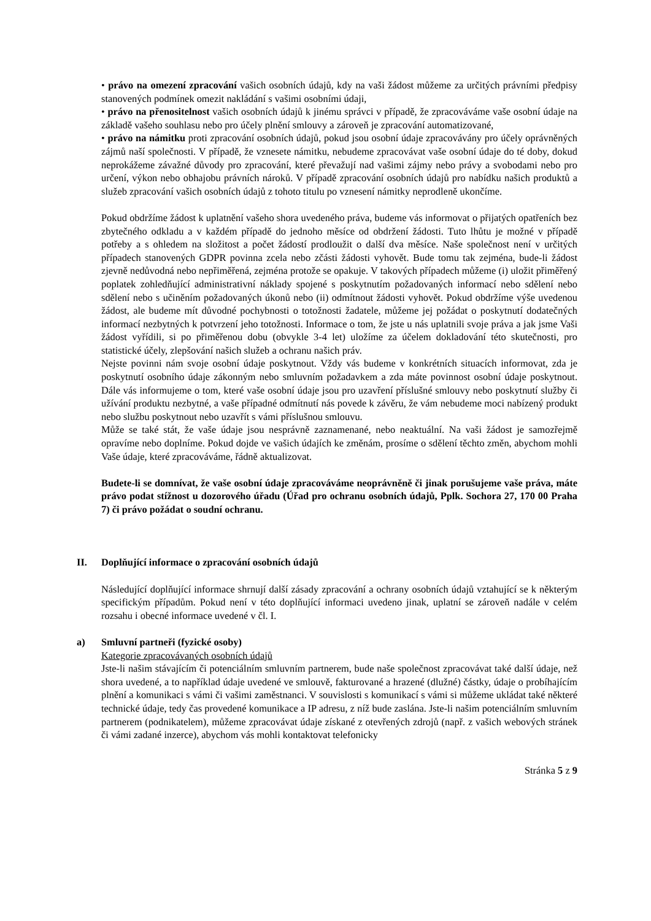• právo na omezení zpracování vašich osobních údajů, kdy na vaši žádost můžeme za určitých právními předpisy stanovených podmínek omezit nakládání s vašimi osobními údaji,
• právo na přenositelnost vašich osobních údajů k jinému správci v případě, že zpracováváme vaše osobní údaje na základě vašeho souhlasu nebo pro účely plnění smlouvy a zároveň je zpracování automatizované,
• právo na námitku proti zpracování osobních údajů, pokud jsou osobní údaje zpracovávány pro účely oprávněných zájmů naší společnosti. V případě, že vznesete námitku, nebudeme zpracovávat vaše osobní údaje do té doby, dokud neprokážeme závažné důvody pro zpracování, které převažují nad vašimi zájmy nebo právy a svobodami nebo pro určení, výkon nebo obhajobu právních nároků. V případě zpracování osobních údajů pro nabídku našich produktů a služeb zpracování vašich osobních údajů z tohoto titulu po vznesení námitky neprodleně ukončíme.
Pokud obdržíme žádost k uplatnění vašeho shora uvedeného práva, budeme vás informovat o přijatých opatřeních bez zbytečného odkladu a v každém případě do jednoho měsíce od obdržení žádosti. Tuto lhůtu je možné v případě potřeby a s ohledem na složitost a počet žádostí prodloužit o další dva měsíce. Naše společnost není v určitých případech stanovených GDPR povinna zcela nebo zčásti žádosti vyhovět. Bude tomu tak zejména, bude-li žádost zjevně nedůvodná nebo nepřiměřená, zejména protože se opakuje. V takových případech můžeme (i) uložit přiměřený poplatek zohledňující administrativní náklady spojené s poskytnutím požadovaných informací nebo sdělení nebo sdělení nebo s učiněním požadovaných úkonů nebo (ii) odmítnout žádosti vyhovět. Pokud obdržíme výše uvedenou žádost, ale budeme mít důvodné pochybnosti o totožnosti žadatele, můžeme jej požádat o poskytnutí dodatečných informací nezbytných k potvrzení jeho totožnosti. Informace o tom, že jste u nás uplatnili svoje práva a jak jsme Vaši žádost vyřídili, si po přiměřenou dobu (obvykle 3-4 let) uložíme za účelem dokladování této skutečnosti, pro statistické účely, zlepšování našich služeb a ochranu našich práv.
Nejste povinni nám svoje osobní údaje poskytnout. Vždy vás budeme v konkrétních situacích informovat, zda je poskytnutí osobního údaje zákonným nebo smluvním požadavkem a zda máte povinnost osobní údaje poskytnout. Dále vás informujeme o tom, které vaše osobní údaje jsou pro uzavření příslušné smlouvy nebo poskytnutí služby či užívání produktu nezbytné, a vaše případné odmítnutí nás povede k závěru, že vám nebudeme moci nabízený produkt nebo službu poskytnout nebo uzavřít s vámi příslušnou smlouvu.
Může se také stát, že vaše údaje jsou nesprávně zaznamenané, nebo neaktuální. Na vaši žádost je samozřejmě opravíme nebo doplníme. Pokud dojde ve vašich údajích ke změnám, prosíme o sdělení těchto změn, abychom mohli Vaše údaje, které zpracováváme, řádně aktualizovat.
Budete-li se domnívat, že vaše osobní údaje zpracováváme neoprávněně či jinak porušujeme vaše práva, máte právo podat stížnost u dozorového úřadu (Úřad pro ochranu osobních údajů, Pplk. Sochora 27, 170 00 Praha 7) či právo požádat o soudní ochranu.
II. Doplňující informace o zpracování osobních údajů
Následující doplňující informace shrnují další zásady zpracování a ochrany osobních údajů vztahující se k některým specifickým případům. Pokud není v této doplňující informaci uvedeno jinak, uplatní se zároveň nadále v celém rozsahu i obecné informace uvedené v čl. I.
a) Smluvní partneři (fyzické osoby)
Kategorie zpracovávaných osobních údajů
Jste-li našim stávajícím či potenciálním smluvním partnerem, bude naše společnost zpracovávat také další údaje, než shora uvedené, a to například údaje uvedené ve smlouvě, fakturované a hrazené (dlužné) částky, údaje o probíhajícím plnění a komunikaci s vámi či vašimi zaměstnanci. V souvislosti s komunikací s vámi si můžeme ukládat také některé technické údaje, tedy čas provedené komunikace a IP adresu, z níž bude zaslána. Jste-li našim potenciálním smluvním partnerem (podnikatelem), můžeme zpracovávat údaje získané z otevřených zdrojů (např. z vašich webových stránek či vámi zadané inzerce), abychom vás mohli kontaktovat telefonicky
Stránka 5 z 9